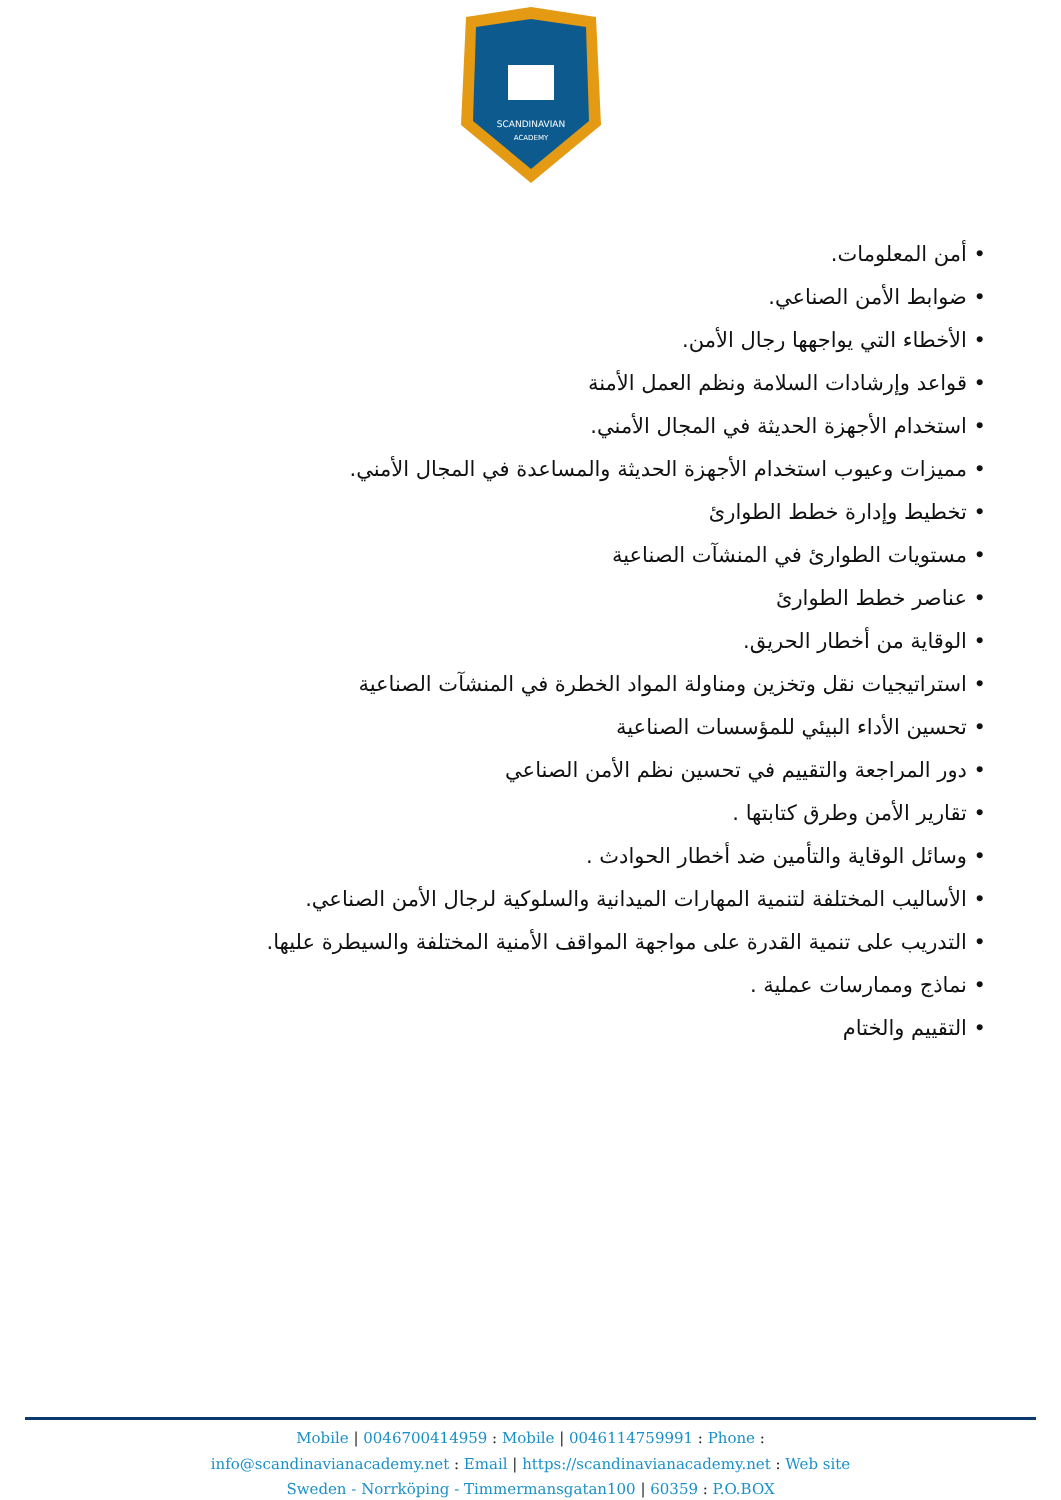SCANDINAVIAN
ACADEMY
• أمن المعلومات.
• ضوابط الأمن الصناعي.
• الأخطاء التي يواجهها رجال الأمن.
• قواعد وإرشادات السلامة ونظم العمل الأمنة
• استخدام الأجهزة الحديثة في المجال الأمني.
• مميزات وعيوب استخدام الأجهزة الحديثة والمساعدة في المجال الأمني.
• تخطيط وإدارة خطط الطوارئ
• مستويات الطوارئ في المنشآت الصناعية
• عناصر خطط الطوارئ
• الوقاية من أخطار الحريق.
• استراتيجيات نقل وتخزين ومناولة المواد الخطرة في المنشآت الصناعية
• تحسين الأداء البيئي للمؤسسات الصناعية
• دور المراجعة والتقييم في تحسين نظم الأمن الصناعي
• تقارير الأمن وطرق كتابتها .
• وسائل الوقاية والتأمين ضد أخطار الحوادث .
• الأساليب المختلفة لتنمية المهارات الميدانية والسلوكية لرجال الأمن الصناعي.
• التدريب على تنمية القدرة على مواجهة المواقف الأمنية المختلفة والسيطرة عليها.
• نماذج وممارسات عملية .
• التقييم والختام
Mobile | 0046700414959 : Mobile | 0046114759991 : Phone :
info@scandinavianacademy.net : Email | https://scandinavianacademy.net : Web site
Sweden - Norrköping - Timmermansgatan100 | 60359 : P.O.BOX